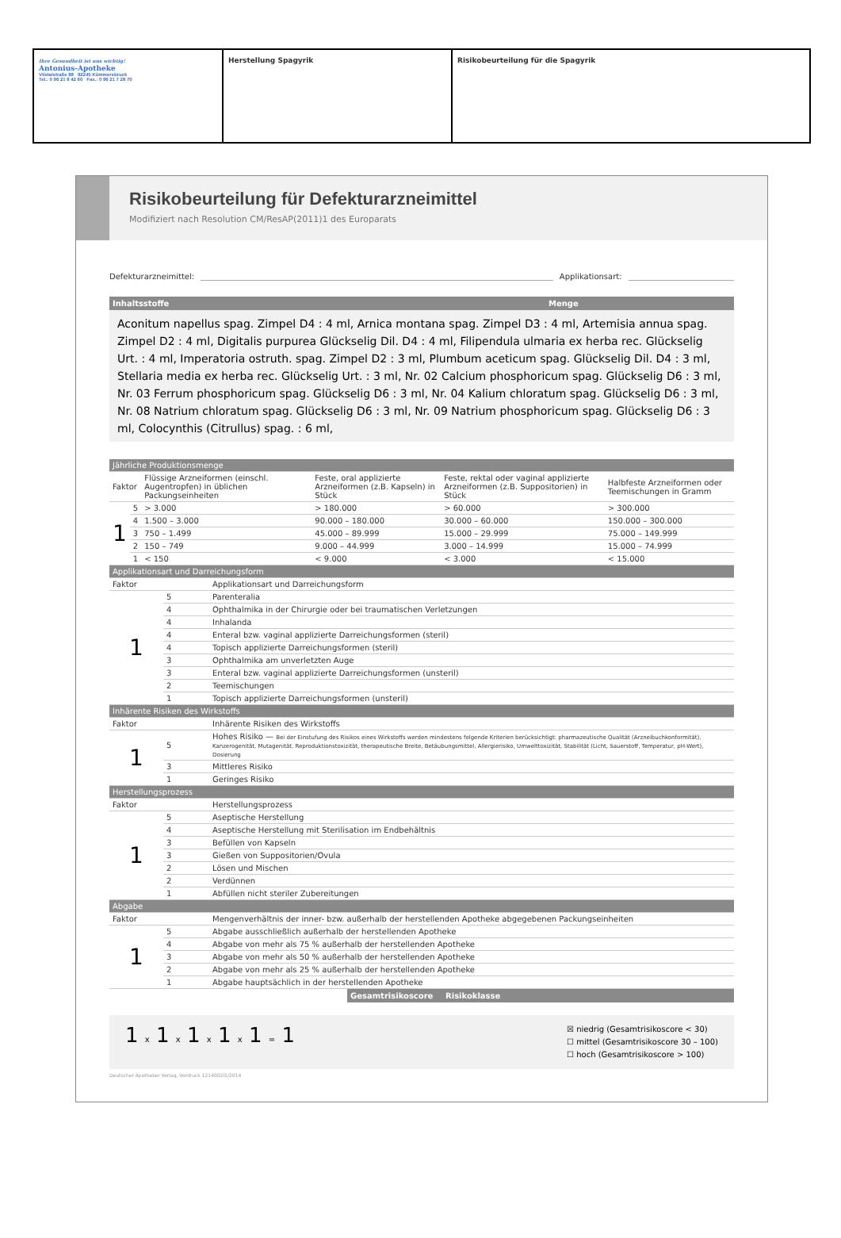| Ihre Gesundheit ist uns wichtig! Antonius-Apotheke Vilstalstraße 88 92245 Kümmersbruck Tel.: 0 96 21 8 42 60 Fax.: 0 96 21 7 28 70 | Herstellung Spagyrik | Risikobeurteilung für die Spagyrik |
Risikobeurteilung für Defekturarzneimittel
Modifiziert nach Resolution CM/ResAP(2011)1 des Europarats
Defekturarzneimittel: Applikationsart:
Inhaltsstoffe Menge
Aconitum napellus spag. Zimpel D4 : 4 ml, Arnica montana spag. Zimpel D3 : 4 ml, Artemisia annua spag. Zimpel D2 : 4 ml, Digitalis purpurea Glückselig Dil. D4 : 4 ml, Filipendula ulmaria ex herba rec. Glückselig Urt. : 4 ml, Imperatoria ostruth. spag. Zimpel D2 : 3 ml, Plumbum aceticum spag. Glückselig Dil. D4 : 3 ml, Stellaria media ex herba rec. Glückselig Urt. : 3 ml, Nr. 02 Calcium phosphoricum spag. Glückselig D6 : 3 ml, Nr. 03 Ferrum phosphoricum spag. Glückselig D6 : 3 ml, Nr. 04 Kalium chloratum spag. Glückselig D6 : 3 ml, Nr. 08 Natrium chloratum spag. Glückselig D6 : 3 ml, Nr. 09 Natrium phosphoricum spag. Glückselig D6 : 3 ml, Colocynthis (Citrullus) spag. : 6 ml,
| Jährliche Produktionsmenge | | | | | |
| Faktor | | Flüssige Arzneiformen (einschl. Augentropfen) in üblichen Packungseinheiten | Feste, oral applizierte Arzneiformen (z.B. Kapseln) in Stück | Feste, rektal oder vaginal applizierte Arzneiformen (z.B. Suppositorien) in Stück | Halbfeste Arzneiformen oder Teemischungen in Gramm |
| 1 | 5 | > 3.000 | > 180.000 | > 60.000 | > 300.000 |
| | 4 | 1.500 – 3.000 | 90.000 – 180.000 | 30.000 – 60.000 | 150.000 – 300.000 |
| | 3 | 750 – 1.499 | 45.000 – 89.999 | 15.000 – 29.999 | 75.000 – 149.999 |
| | 2 | 150 – 749 | 9.000 – 44.999 | 3.000 – 14.999 | 15.000 – 74.999 |
| | 1 | < 150 | < 9.000 | < 3.000 | < 15.000 |
| Applikationsart und Darreichungsform | | |
| Faktor | | Applikationsart und Darreichungsform |
| 1 | 5 | Parenteralia |
| | 4 | Ophthalmika in der Chirurgie oder bei traumatischen Verletzungen |
| | 4 | Inhalanda |
| | 4 | Enteral bzw. vaginal applizierte Darreichungsformen (steril) |
| | 4 | Topisch applizierte Darreichungsformen (steril) |
| | 3 | Ophthalmika am unverletzten Auge |
| | 3 | Enteral bzw. vaginal applizierte Darreichungsformen (unsteril) |
| | 2 | Teemischungen |
| | 1 | Topisch applizierte Darreichungsformen (unsteril) |
| Inhärente Risiken des Wirkstoffs | | |
| Faktor | | Inhärente Risiken des Wirkstoffs |
| 1 | 5 | Hohes Risiko — Bei der Einstufung des Risikos eines Wirkstoffs werden mindestens folgende Kriterien berücksichtigt: pharmazeutische Qualität (Arzneibuchkonformität), Kanzerogenität, Mutagenität, Reproduktionstoxizität, therapeutische Breite, Betäubungsmittel, Allergierisiko, Umwelttoxizität, Stabilität (Licht, Sauerstoff, Temperatur, pH-Wert), Dosierung |
| | 3 | Mittleres Risiko |
| | 1 | Geringes Risiko |
| Herstellungsprozess | | |
| Faktor | | Herstellungsprozess |
| 1 | 5 | Aseptische Herstellung |
| | 4 | Aseptische Herstellung mit Sterilisation im Endbehältnis |
| | 3 | Befüllen von Kapseln |
| | 3 | Gießen von Suppositorien/Ovula |
| | 2 | Lösen und Mischen |
| | 2 | Verdünnen |
| | 1 | Abfüllen nicht steriler Zubereitungen |
| Abgabe | | |
| Faktor | | Mengenverhältnis der inner- bzw. außerhalb der herstellenden Apotheke abgegebenen Packungseinheiten |
| 1 | 5 | Abgabe ausschließlich außerhalb der herstellenden Apotheke |
| | 4 | Abgabe von mehr als 75 % außerhalb der herstellenden Apotheke |
| | 3 | Abgabe von mehr als 50 % außerhalb der herstellenden Apotheke |
| | 2 | Abgabe von mehr als 25 % außerhalb der herstellenden Apotheke |
| | 1 | Abgabe hauptsächlich in der herstellenden Apotheke |
Gesamtrisikoscore Risikoklasse
1 x 1 x 1 x 1 x 1 = 1 ☒ niedrig (Gesamtrisikoscore < 30)
☐ mittel (Gesamtrisikoscore 30 – 100)
☐ hoch (Gesamtrisikoscore > 100)
Deutscher Apotheker Verlag, Vordruck 1214002l1/2014